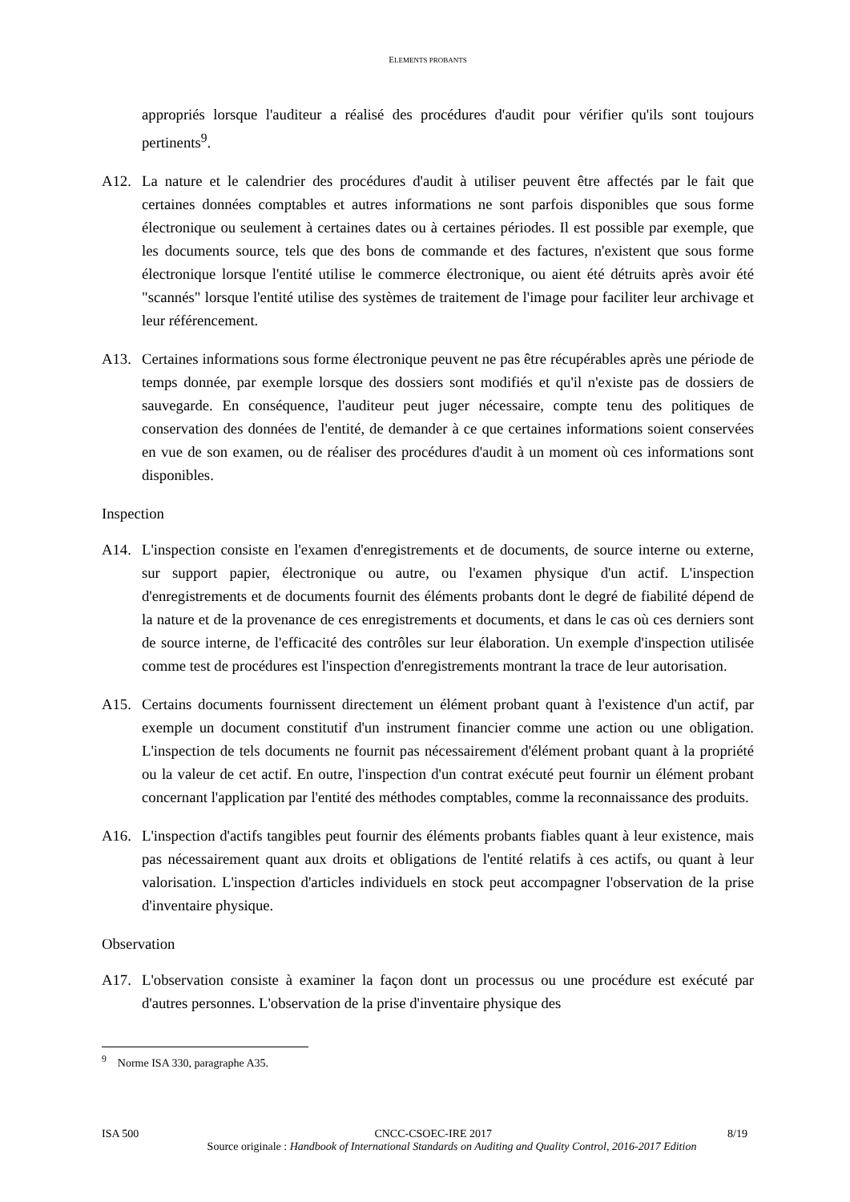ELEMENTS PROBANTS
appropriés lorsque l'auditeur a réalisé des procédures d'audit pour vérifier qu'ils sont toujours pertinents<sup>9</sup>.
A12. La nature et le calendrier des procédures d'audit à utiliser peuvent être affectés par le fait que certaines données comptables et autres informations ne sont parfois disponibles que sous forme électronique ou seulement à certaines dates ou à certaines périodes. Il est possible par exemple, que les documents source, tels que des bons de commande et des factures, n'existent que sous forme électronique lorsque l'entité utilise le commerce électronique, ou aient été détruits après avoir été "scannés" lorsque l'entité utilise des systèmes de traitement de l'image pour faciliter leur archivage et leur référencement.
A13. Certaines informations sous forme électronique peuvent ne pas être récupérables après une période de temps donnée, par exemple lorsque des dossiers sont modifiés et qu'il n'existe pas de dossiers de sauvegarde. En conséquence, l'auditeur peut juger nécessaire, compte tenu des politiques de conservation des données de l'entité, de demander à ce que certaines informations soient conservées en vue de son examen, ou de réaliser des procédures d'audit à un moment où ces informations sont disponibles.
Inspection
A14. L'inspection consiste en l'examen d'enregistrements et de documents, de source interne ou externe, sur support papier, électronique ou autre, ou l'examen physique d'un actif. L'inspection d'enregistrements et de documents fournit des éléments probants dont le degré de fiabilité dépend de la nature et de la provenance de ces enregistrements et documents, et dans le cas où ces derniers sont de source interne, de l'efficacité des contrôles sur leur élaboration. Un exemple d'inspection utilisée comme test de procédures est l'inspection d'enregistrements montrant la trace de leur autorisation.
A15. Certains documents fournissent directement un élément probant quant à l'existence d'un actif, par exemple un document constitutif d'un instrument financier comme une action ou une obligation. L'inspection de tels documents ne fournit pas nécessairement d'élément probant quant à la propriété ou la valeur de cet actif. En outre, l'inspection d'un contrat exécuté peut fournir un élément probant concernant l'application par l'entité des méthodes comptables, comme la reconnaissance des produits.
A16. L'inspection d'actifs tangibles peut fournir des éléments probants fiables quant à leur existence, mais pas nécessairement quant aux droits et obligations de l'entité relatifs à ces actifs, ou quant à leur valorisation. L'inspection d'articles individuels en stock peut accompagner l'observation de la prise d'inventaire physique.
Observation
A17. L'observation consiste à examiner la façon dont un processus ou une procédure est exécuté par d'autres personnes. L'observation de la prise d'inventaire physique des
<sup>9</sup> Norme ISA 330, paragraphe A35.
ISA 500 CNCC-CSOEC-IRE 2017 8/19
Source originale : Handbook of International Standards on Auditing and Quality Control, 2016-2017 Edition